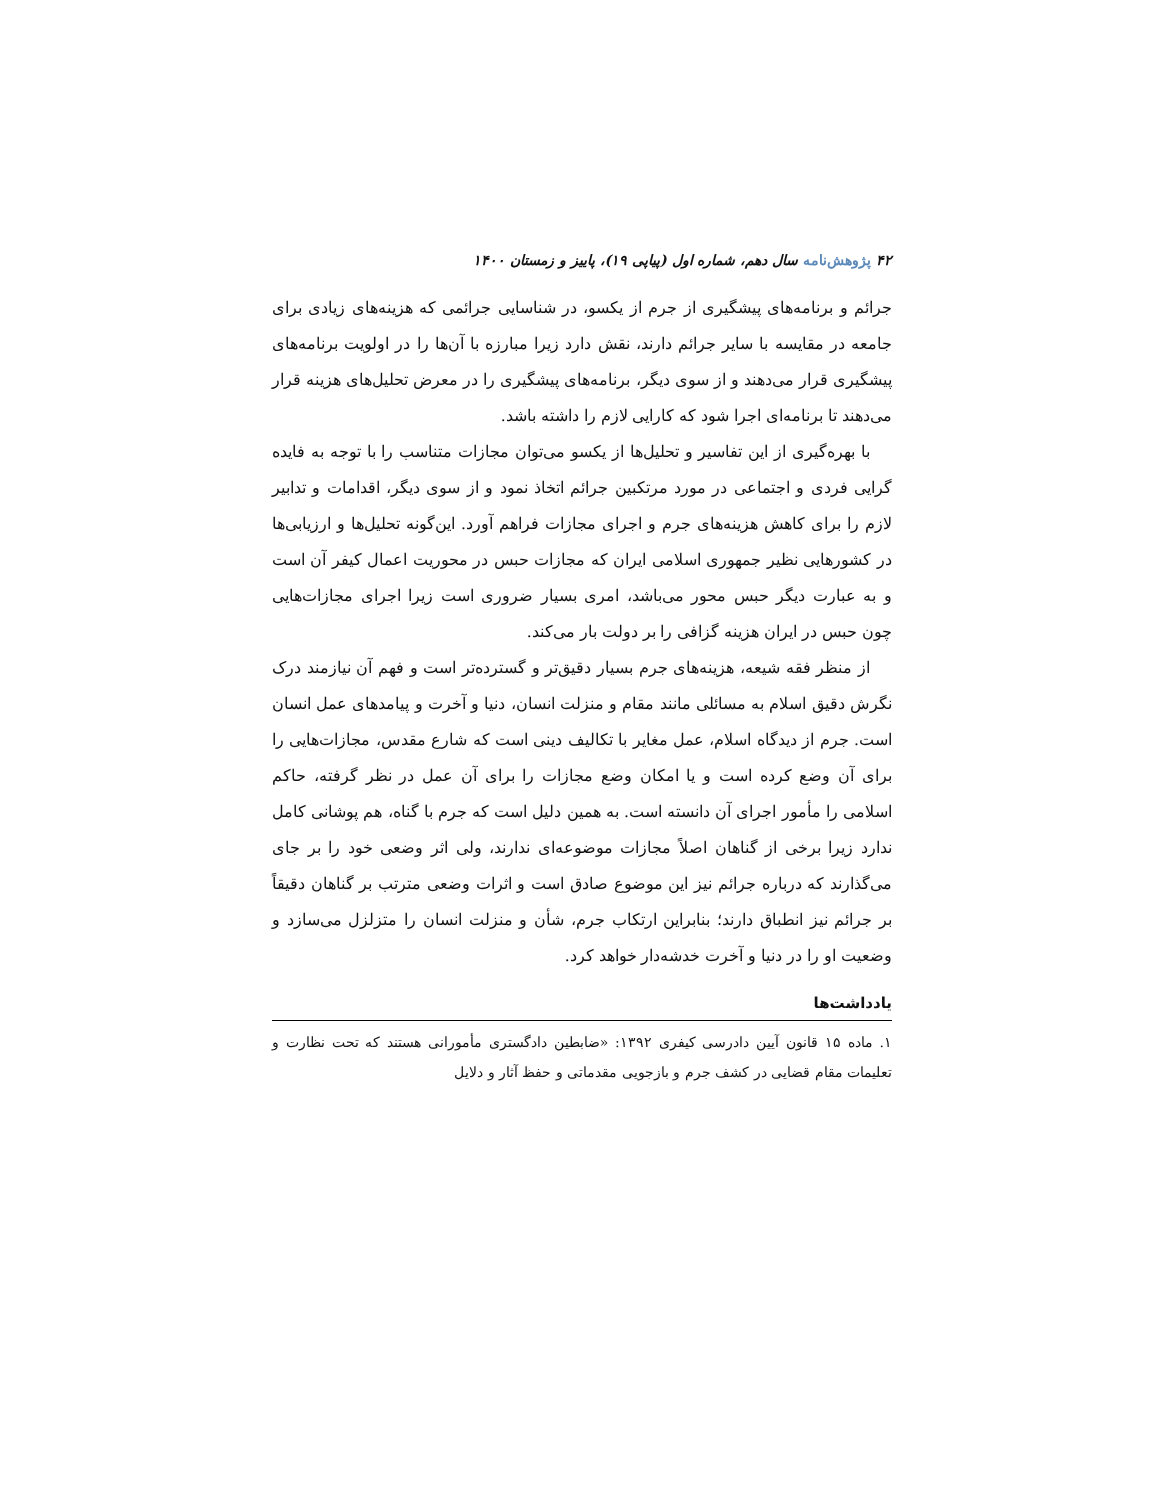۴۲ پژوهش‌نامه سال دهم، شماره اول (پیاپی ۱۹)، پاییز و زمستان ۱۴۰۰
جرائم و برنامه‌های پیشگیری از جرم از یکسو، در شناسایی جرائمی که هزینه‌های زیادی برای جامعه در مقایسه با سایر جرائم دارند، نقش دارد زیرا مبارزه با آن‌ها را در اولویت برنامه‌های پیشگیری قرار می‌دهند و از سوی دیگر، برنامه‌های پیشگیری را در معرض تحلیل‌های هزینه قرار می‌دهند تا برنامه‌ای اجرا شود که کارایی لازم را داشته باشد.
با بهره‌گیری از این تفاسیر و تحلیل‌ها از یکسو می‌توان مجازات متناسب را با توجه به فایده گرایی فردی و اجتماعی در مورد مرتکبین جرائم اتخاذ نمود و از سوی دیگر، اقدامات و تدابیر لازم را برای کاهش هزینه‌های جرم و اجرای مجازات فراهم آورد. این‌گونه تحلیل‌ها و ارزیابی‌ها در کشورهایی نظیر جمهوری اسلامی ایران که مجازات حبس در محوریت اعمال کیفر آن است و به عبارت دیگر حبس محور می‌باشد، امری بسیار ضروری است زیرا اجرای مجازات‌هایی چون حبس در ایران هزینه گزافی را بر دولت بار می‌کند.
از منظر فقه شیعه، هزینه‌های جرم بسیار دقیق‌تر و گسترده‌تر است و فهم آن نیازمند درک نگرش دقیق اسلام به مسائلی مانند مقام و منزلت انسان، دنیا و آخرت و پیامدهای عمل انسان است. جرم از دیدگاه اسلام، عمل مغایر با تکالیف دینی است که شارع مقدس، مجازات‌هایی را برای آن وضع کرده است و یا امکان وضع مجازات را برای آن عمل در نظر گرفته، حاکم اسلامی را مأمور اجرای آن دانسته است. به همین دلیل است که جرم با گناه، هم پوشانی کامل ندارد زیرا برخی از گناهان اصلاً مجازات موضوعه‌ای ندارند، ولی اثر وضعی خود را بر جای می‌گذارند که درباره جرائم نیز این موضوع صادق است و اثرات وضعی مترتب بر گناهان دقیقاً بر جرائم نیز انطباق دارند؛ بنابراین ارتکاب جرم، شأن و منزلت انسان را متزلزل می‌سازد و وضعیت او را در دنیا و آخرت خدشه‌دار خواهد کرد.
یادداشت‌ها
۱. ماده ۱۵ قانون آیین دادرسی کیفری ۱۳۹۲: «ضابطین دادگستری مأمورانی هستند که تحت نظارت و تعلیمات مقام قضایی در کشف جرم و بازجویی مقدماتی و حفظ آثار و دلایل